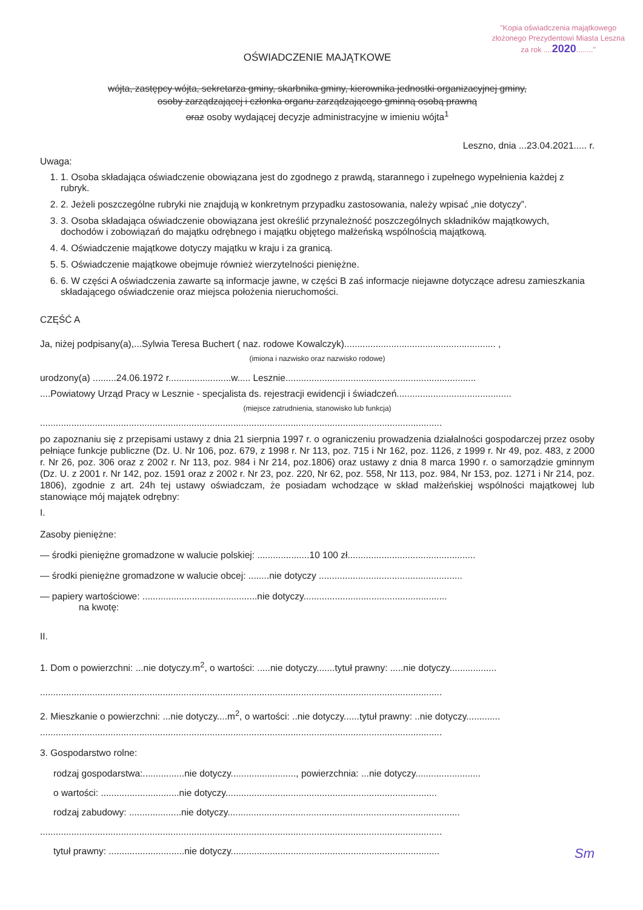"Kopia oświadczenia majątkowego
złożonego Prezydentowi Miasta Leszna
za rok ....2020........"
OŚWIADCZENIE MAJĄTKOWE
wójta, zastępcy wójta, sekretarza gminy, skarbnika gminy, kierownika jednostki organizacyjnej gminy,
osoby zarządzającej i członka organu zarządzającego gminną osobą prawną
oraz osoby wydającej decyzje administracyjne w imieniu wójta<sup>1</sup>
Leszno, dnia ...23.04.2021..... r.
Uwaga:
1. 1. Osoba składająca oświadczenie obowiązana jest do zgodnego z prawdą, starannego i zupełnego wypełnienia każdej z rubryk.
2. 2. Jeżeli poszczególne rubryki nie znajdują w konkretnym przypadku zastosowania, należy wpisać „nie dotyczy”.
3. 3. Osoba składająca oświadczenie obowiązana jest określić przynależność poszczególnych składników majątkowych, dochodów i zobowiązań do majątku odrębnego i majątku objętego małżeńską wspólnością majątkową.
4. 4. Oświadczenie majątkowe dotyczy majątku w kraju i za granicą.
5. 5. Oświadczenie majątkowe obejmuje również wierzytelności pieniężne.
6. 6. W części A oświadczenia zawarte są informacje jawne, w części B zaś informacje niejawne dotyczące adresu zamieszkania składającego oświadczenie oraz miejsca położenia nieruchomości.
CZĘŚĆ A
Ja, niżej podpisany(a),...Sylwia Teresa Buchert ( naz. rodowe Kowalczyk).......................................................... ,
(imiona i nazwisko oraz nazwisko rodowe)
urodzony(a) .........24.06.1972 r........................w..... Lesznie.........................................................................
....Powiatowy Urząd Pracy w Lesznie - specjalista ds. rejestracji ewidencji i świadczeń............................................
(miejsce zatrudnienia, stanowisko lub funkcja)
..........................................................................................................................................................
po zapoznaniu się z przepisami ustawy z dnia 21 sierpnia 1997 r. o ograniczeniu prowadzenia działalności gospodarczej przez osoby pełniące funkcje publiczne (Dz. U. Nr 106, poz. 679, z 1998 r. Nr 113, poz. 715 i Nr 162, poz. 1126, z 1999 r. Nr 49, poz. 483, z 2000 r. Nr 26, poz. 306 oraz z 2002 r. Nr 113, poz. 984 i Nr 214, poz.1806) oraz ustawy z dnia 8 marca 1990 r. o samorządzie gminnym (Dz. U. z 2001 r. Nr 142, poz. 1591 oraz z 2002 r. Nr 23, poz. 220, Nr 62, poz. 558, Nr 113, poz. 984, Nr 153, poz. 1271 i Nr 214, poz. 1806), zgodnie z art. 24h tej ustawy oświadczam, że posiadam wchodzące w skład małżeńskiej wspólności majątkowej lub stanowiące mój majątek odrębny:
I.
Zasoby pieniężne:
— środki pieniężne gromadzone w walucie polskiej: ....................10 100 zł.................................................
— środki pieniężne gromadzone w walucie obcej: ........nie dotyczy .......................................................
— papiery wartościowe: ............................................nie dotyczy.......................................................
na kwotę:
II.
1. Dom o powierzchni: ...nie dotyczy.m<sup>2</sup>, o wartości: .....nie dotyczy.......tytuł prawny: .....nie dotyczy..................
..........................................................................................................................................................
2. Mieszkanie o powierzchni: ...nie dotyczy....m<sup>2</sup>, o wartości: ..nie dotyczy......tytuł prawny: ..nie dotyczy.............
..........................................................................................................................................................
3. Gospodarstwo rolne:
rodzaj gospodarstwa:................nie dotyczy........................., powierzchnia: ...nie dotyczy.........................
o wartości: ..............................nie dotyczy.................................................................................
rodzaj zabudowy: ....................nie dotyczy.........................................................................................
..........................................................................................................................................................
tytuł prawny: .............................nie dotyczy................................................................................
Sm